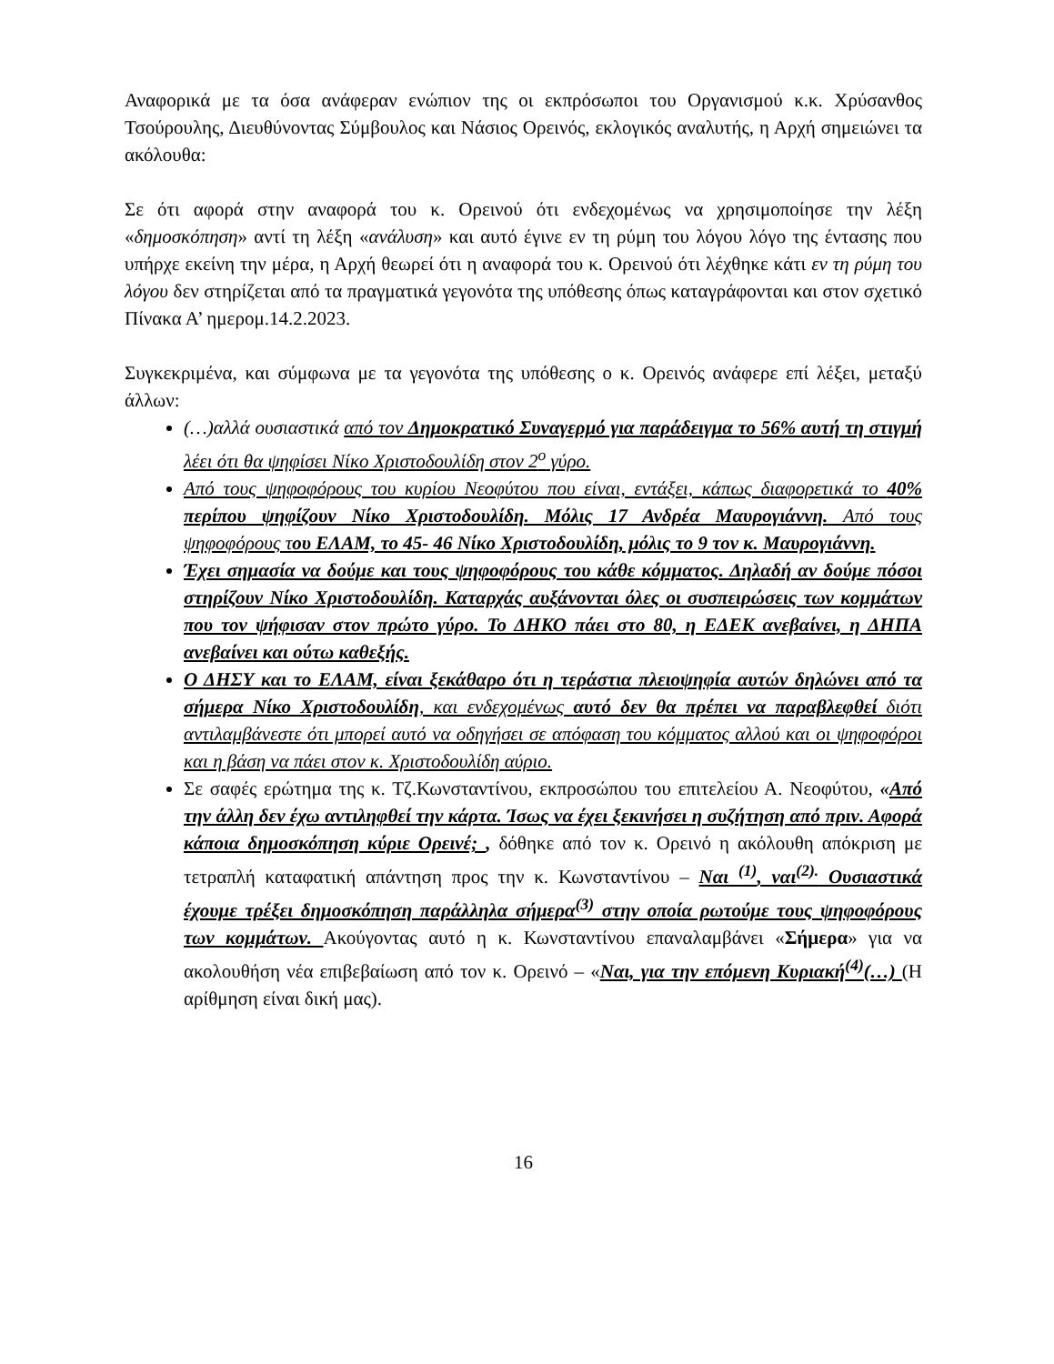Αναφορικά με τα όσα ανάφεραν ενώπιον της οι εκπρόσωποι του Οργανισμού κ.κ. Χρύσανθος Τσούρουλης, Διευθύνοντας Σύμβουλος και Νάσιος Ορεινός, εκλογικός αναλυτής, η Αρχή σημειώνει τα ακόλουθα:
Σε ότι αφορά στην αναφορά του κ. Ορεινού ότι ενδεχομένως να χρησιμοποίησε την λέξη «δημοσκόπηση» αντί τη λέξη «ανάλυση» και αυτό έγινε εν τη ρύμη του λόγου λόγο της έντασης που υπήρχε εκείνη την μέρα, η Αρχή θεωρεί ότι η αναφορά του κ. Ορεινού ότι λέχθηκε κάτι εν τη ρύμη του λόγου δεν στηρίζεται από τα πραγματικά γεγονότα της υπόθεσης όπως καταγράφονται και στον σχετικό Πίνακα Α’ ημερομ.14.2.2023.
Συγκεκριμένα, και σύμφωνα με τα γεγονότα της υπόθεσης ο κ. Ορεινός ανάφερε επί λέξει, μεταξύ άλλων:
(…)αλλά ουσιαστικά από τον Δημοκρατικό Συναγερμό για παράδειγμα το 56% αυτή τη στιγμή λέει ότι θα ψηφίσει Νίκο Χριστοδουλίδη στον 2<sup>ο</sup> γύρο.
Από τους ψηφοφόρους του κυρίου Νεοφύτου που είναι, εντάξει, κάπως διαφορετικά το 40% περίπου ψηφίζουν Νίκο Χριστοδουλίδη. Μόλις 17 Ανδρέα Μαυρογιάννη. Από τους ψηφοφόρους του ΕΛΑΜ, το 45- 46 Νίκο Χριστοδουλίδη, μόλις το 9 τον κ. Μαυρογιάννη.
Έχει σημασία να δούμε και τους ψηφοφόρους του κάθε κόμματος. Δηλαδή αν δούμε πόσοι στηρίζουν Νίκο Χριστοδουλίδη. Καταρχάς αυξάνονται όλες οι συσπειρώσεις των κομμάτων που τον ψήφισαν στον πρώτο γύρο. Το ΔΗΚΟ πάει στο 80, η ΕΔΕΚ ανεβαίνει, η ΔΗΠΑ ανεβαίνει και ούτω καθεξής.
Ο ΔΗΣΥ και το ΕΛΑΜ, είναι ξεκάθαρο ότι η τεράστια πλειοψηφία αυτών δηλώνει από τα σήμερα Νίκο Χριστοδουλίδη, και ενδεχομένως αυτό δεν θα πρέπει να παραβλεφθεί διότι αντιλαμβάνεστε ότι μπορεί αυτό να οδηγήσει σε απόφαση του κόμματος αλλού και οι ψηφοφόροι και η βάση να πάει στον κ. Χριστοδουλίδη αύριο.
Σε σαφές ερώτημα της κ. Τζ.Κωνσταντίνου, εκπροσώπου του επιτελείου Α. Νεοφύτου, «Από την άλλη δεν έχω αντιληφθεί την κάρτα. Ίσως να έχει ξεκινήσει η συζήτηση από πριν. Αφορά κάποια δημοσκόπηση κύριε Ορεινέ; , δόθηκε από τον κ. Ορεινό η ακόλουθη απόκριση με τετραπλή καταφατική απάντηση προς την κ. Κωνσταντίνου – Ναι <sup>(1)</sup>, ναι<sup>(2).</sup> Ουσιαστικά έχουμε τρέξει δημοσκόπηση παράλληλα σήμερα<sup>(3)</sup> στην οποία ρωτούμε τους ψηφοφόρους των κομμάτων. Ακούγοντας αυτό η κ. Κωνσταντίνου επαναλαμβάνει «Σήμερα» για να ακολουθήση νέα επιβεβαίωση από τον κ. Ορεινό – «Ναι, για την επόμενη Κυριακή<sup>(4)</sup>(…) (Η αρίθμηση είναι δική μας).
16